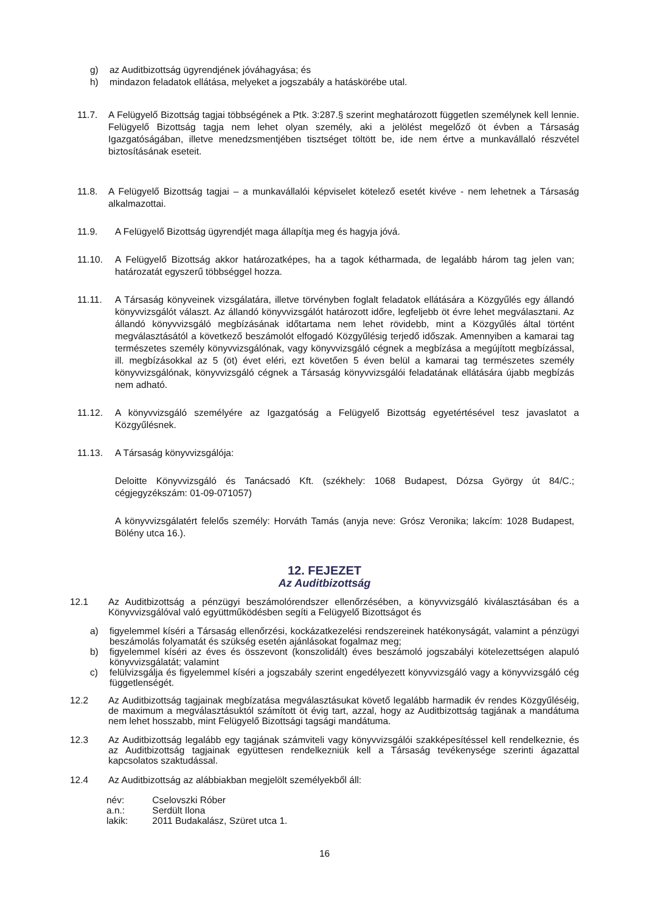g) az Auditbizottság ügyrendjének jóváhagyása; és
h) mindazon feladatok ellátása, melyeket a jogszabály a hatáskörébe utal.
11.7. A Felügyelő Bizottság tagjai többségének a Ptk. 3:287.§ szerint meghatározott független személynek kell lennie. Felügyelő Bizottság tagja nem lehet olyan személy, aki a jelölést megelőző öt évben a Társaság Igazgatóságában, illetve menedzsmentjében tisztséget töltött be, ide nem értve a munkavállaló részvétel biztosításának eseteit.
11.8. A Felügyelő Bizottság tagjai – a munkavállalói képviselet kötelező esetét kivéve - nem lehetnek a Társaság alkalmazottai.
11.9. A Felügyelő Bizottság ügyrendjét maga állapítja meg és hagyja jóvá.
11.10. A Felügyelő Bizottság akkor határozatképes, ha a tagok kétharmada, de legalább három tag jelen van; határozatát egyszerű többséggel hozza.
11.11. A Társaság könyveinek vizsgálatára, illetve törvényben foglalt feladatok ellátására a Közgyűlés egy állandó könyvvizsgálót választ. Az állandó könyvvizsgálót határozott időre, legfeljebb öt évre lehet megválasztani. Az állandó könyvvizsgáló megbízásának időtartama nem lehet rövidebb, mint a Közgyűlés által történt megválasztásától a következő beszámolót elfogadó Közgyűlésig terjedő időszak. Amennyiben a kamarai tag természetes személy könyvvizsgálónak, vagy könyvvizsgáló cégnek a megbízása a megújított megbízással, ill. megbízásokkal az 5 (öt) évet eléri, ezt követően 5 éven belül a kamarai tag természetes személy könyvvizsgálónak, könyvvizsgáló cégnek a Társaság könyvvizsgálói feladatának ellátására újabb megbízás nem adható.
11.12. A könyvvizsgáló személyére az Igazgatóság a Felügyelő Bizottság egyetértésével tesz javaslatot a Közgyűlésnek.
11.13. A Társaság könyvvizsgálója:
Deloitte Könyvvizsgáló és Tanácsadó Kft. (székhely: 1068 Budapest, Dózsa György út 84/C.; cégjegyzékszám: 01-09-071057)
A könyvvizsgálatért felelős személy: Horváth Tamás (anyja neve: Grósz Veronika; lakcím: 1028 Budapest, Bölény utca 16.).
12. FEJEZET
Az Auditbizottság
12.1 Az Auditbizottság a pénzügyi beszámolórendszer ellenőrzésében, a könyvvizsgáló kiválasztásában és a Könyvvizsgálóval való együttműködésben segíti a Felügyelő Bizottságot és
a) figyelemmel kíséri a Társaság ellenőrzési, kockázatkezelési rendszereinek hatékonyságát, valamint a pénzügyi beszámolás folyamatát és szükség esetén ajánlásokat fogalmaz meg;
b) figyelemmel kíséri az éves és összevont (konszolidált) éves beszámoló jogszabályi kötelezettségen alapuló könyvvizsgálatát; valamint
c) felülvizsgálja és figyelemmel kíséri a jogszabály szerint engedélyezett könyvvizsgáló vagy a könyvvizsgáló cég függetlenségét.
12.2 Az Auditbizottság tagjainak megbízatása megválasztásukat követő legalább harmadik év rendes Közgyűléséig, de maximum a megválasztásuktól számított öt évig tart, azzal, hogy az Auditbizottság tagjának a mandátuma nem lehet hosszabb, mint Felügyelő Bizottsági tagsági mandátuma.
12.3 Az Auditbizottság legalább egy tagjának számviteli vagy könyvvizsgálói szakképesítéssel kell rendelkeznie, és az Auditbizottság tagjainak együttesen rendelkezniük kell a Társaság tevékenysége szerinti ágazattal kapcsolatos szaktudással.
12.4 Az Auditbizottság az alábbiakban megjelölt személyekből áll:
| név: | Cselovszki Róber |
| a.n.: | Serdült Ilona |
| lakik: | 2011 Budakalász, Szüret utca 1. |
16